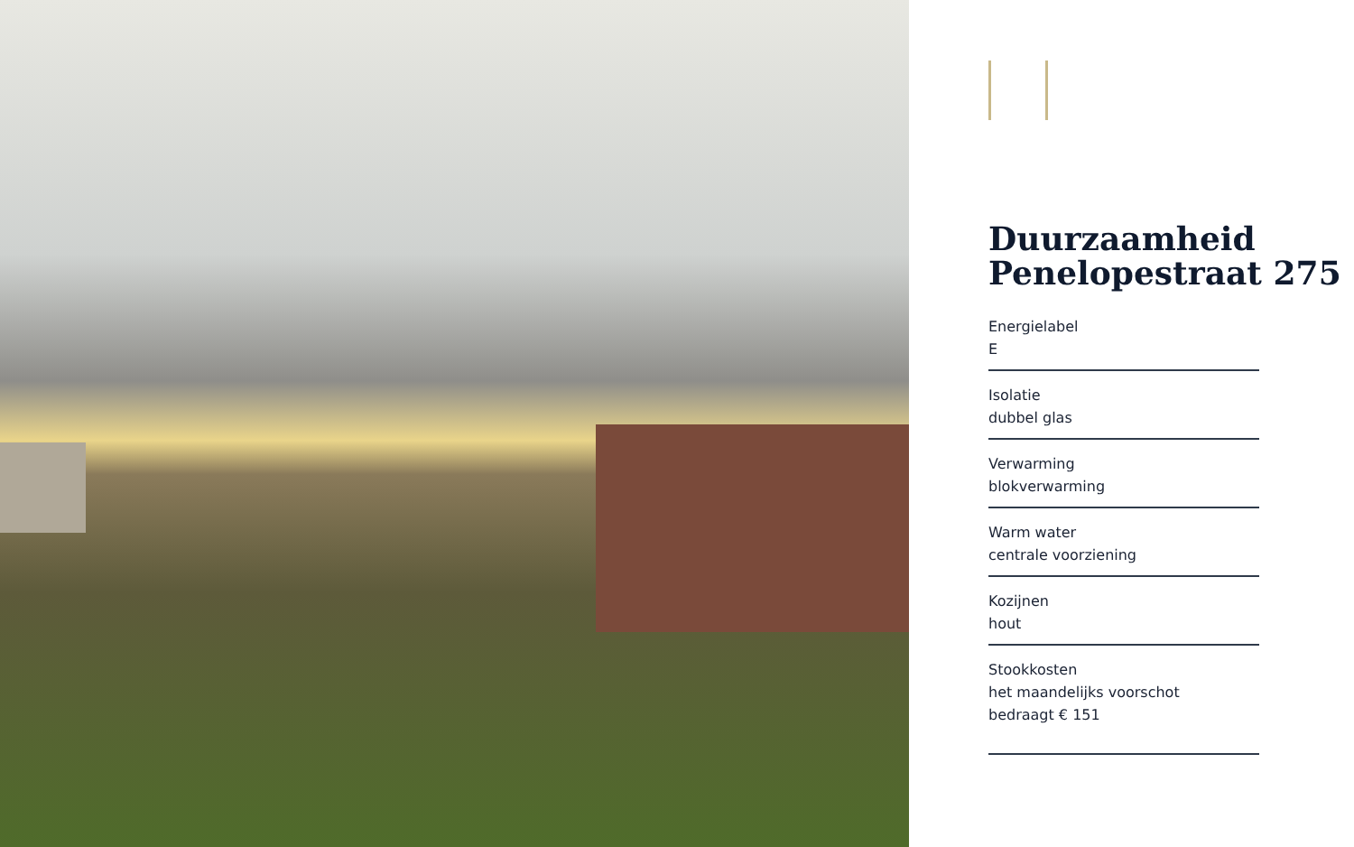Duurzaamheid
Penelopestraat 275
Energielabel
E
Isolatie
dubbel glas
Verwarming
blokverwarming
Warm water
centrale voorziening
Kozijnen
hout
Stookkosten
het maandelijks voorschot
bedraagt € 151